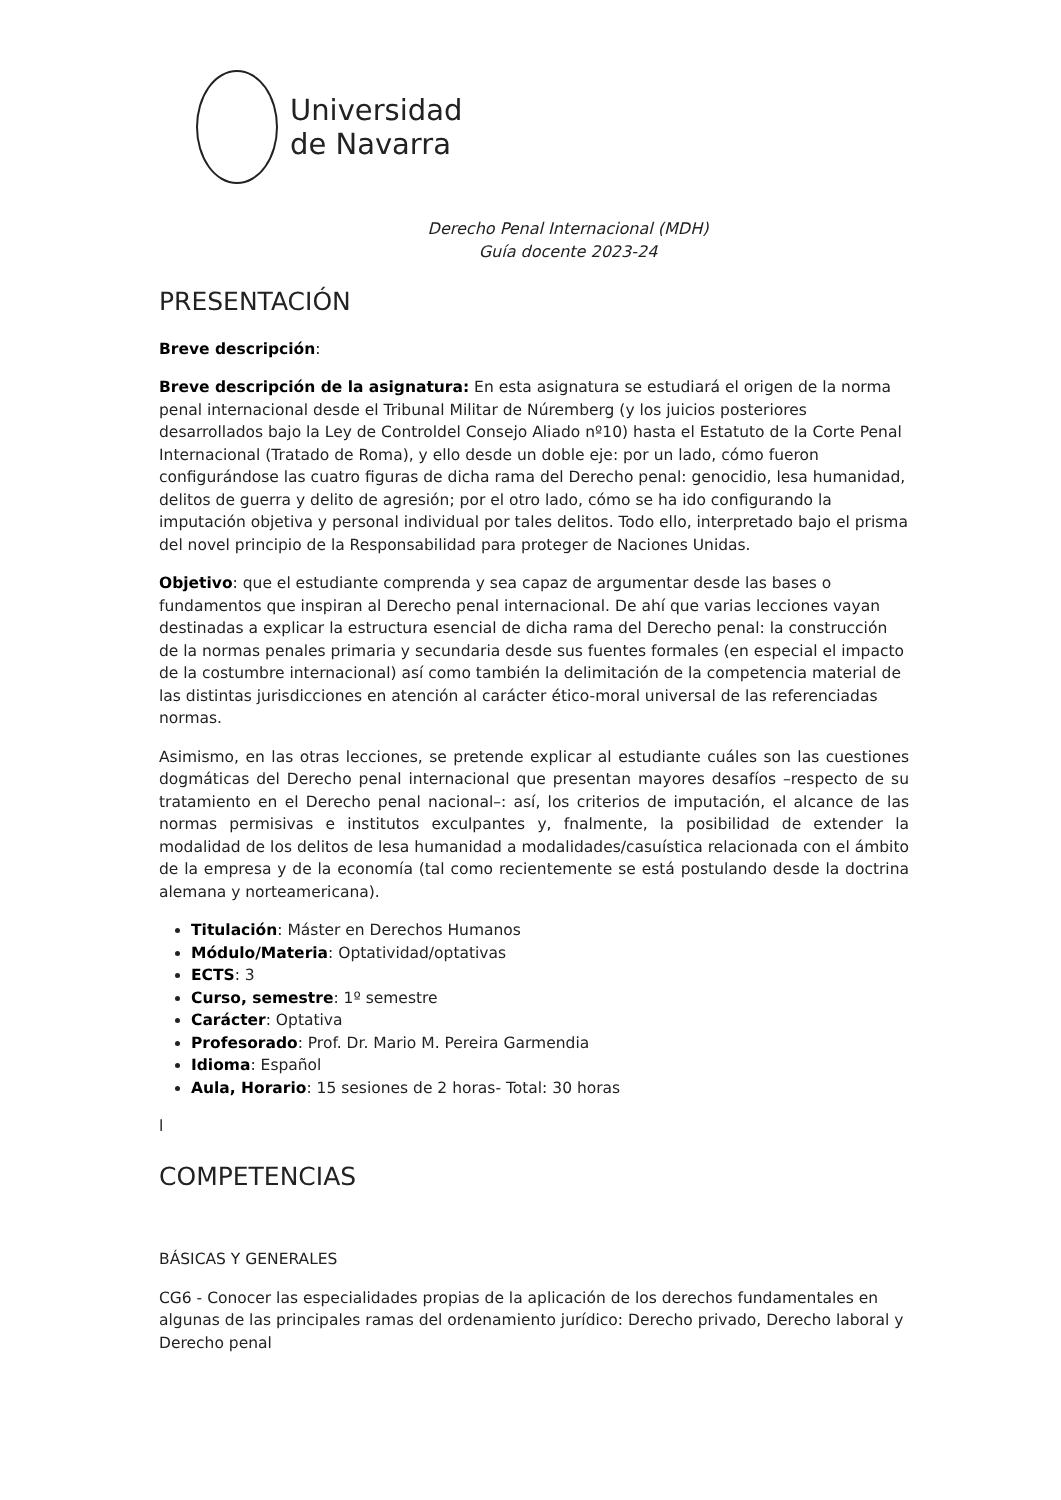Universidad
de Navarra
Derecho Penal Internacional (MDH)
Guía docente 2023-24
PRESENTACIÓN
Breve descripción:
Breve descripción de la asignatura: En esta asignatura se estudiará el origen de la norma penal internacional desde el Tribunal Militar de Núremberg (y los juicios posteriores desarrollados bajo la Ley de Controldel Consejo Aliado nº10) hasta el Estatuto de la Corte Penal Internacional (Tratado de Roma), y ello desde un doble eje: por un lado, cómo fueron configurándose las cuatro figuras de dicha rama del Derecho penal: genocidio, lesa humanidad, delitos de guerra y delito de agresión; por el otro lado, cómo se ha ido configurando la imputación objetiva y personal individual por tales delitos. Todo ello, interpretado bajo el prisma del novel principio de la Responsabilidad para proteger de Naciones Unidas.
Objetivo: que el estudiante comprenda y sea capaz de argumentar desde las bases o fundamentos que inspiran al Derecho penal internacional. De ahí que varias lecciones vayan destinadas a explicar la estructura esencial de dicha rama del Derecho penal: la construcción de la normas penales primaria y secundaria desde sus fuentes formales (en especial el impacto de la costumbre internacional) así como también la delimitación de la competencia material de las distintas jurisdicciones en atención al carácter ético-moral universal de las referenciadas normas.
Asimismo, en las otras lecciones, se pretende explicar al estudiante cuáles son las cuestiones dogmáticas del Derecho penal internacional que presentan mayores desafíos –respecto de su tratamiento en el Derecho penal nacional–: así, los criterios de imputación, el alcance de las normas permisivas e institutos exculpantes y, fnalmente, la posibilidad de extender la modalidad de los delitos de lesa humanidad a modalidades/casuística relacionada con el ámbito de la empresa y de la economía (tal como recientemente se está postulando desde la doctrina alemana y norteamericana).
Titulación: Máster en Derechos Humanos
Módulo/Materia: Optatividad/optativas
ECTS: 3
Curso, semestre: 1º semestre
Carácter: Optativa
Profesorado: Prof. Dr. Mario M. Pereira Garmendia
Idioma: Español
Aula, Horario: 15 sesiones de 2 horas- Total: 30 horas
l
COMPETENCIAS
BÁSICAS Y GENERALES
CG6 - Conocer las especialidades propias de la aplicación de los derechos fundamentales en algunas de las principales ramas del ordenamiento jurídico: Derecho privado, Derecho laboral y Derecho penal